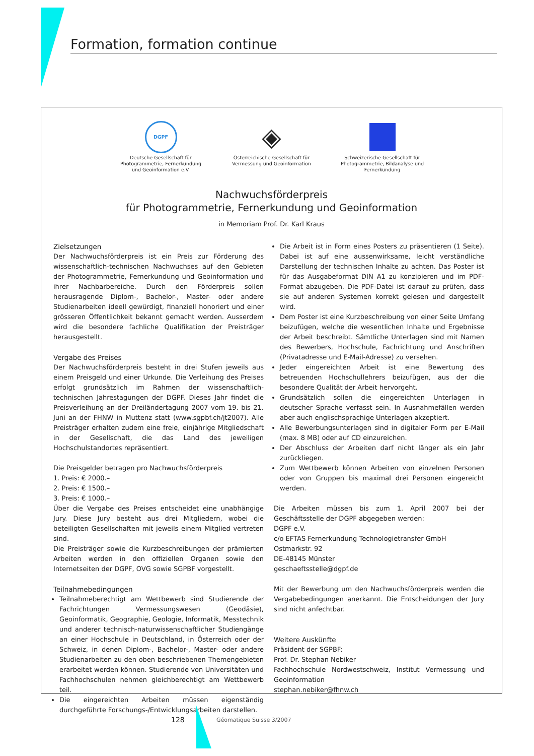Formation, formation continue
DGPF
Deutsche Gesellschaft für Photogrammetrie, Fernerkundung und Geoinformation e.V.
◈
Österreichische Gesellschaft für Vermessung und Geoinformation
Schweizerische Gesellschaft für Photogrammetrie, Bildanalyse und Fernerkundung
Nachwuchsförderpreis
für Photogrammetrie, Fernerkundung und Geoinformation
in Memoriam Prof. Dr. Karl Kraus
Zielsetzungen
Der Nachwuchsförderpreis ist ein Preis zur Förderung des wissenschaftlich-technischen Nachwuchses auf den Gebieten der Photogrammetrie, Fernerkundung und Geoinformation und ihrer Nachbarbereiche. Durch den Förderpreis sollen herausragende Diplom-, Bachelor-, Master- oder andere Studienarbeiten ideell gewürdigt, finanziell honoriert und einer grösseren Öffentlichkeit bekannt gemacht werden. Ausserdem wird die besondere fachliche Qualifikation der Preisträger herausgestellt.
Vergabe des Preises
Der Nachwuchsförderpreis besteht in drei Stufen jeweils aus einem Preisgeld und einer Urkunde. Die Verleihung des Preises erfolgt grundsätzlich im Rahmen der wissenschaftlich-technischen Jahrestagungen der DGPF. Dieses Jahr findet die Preisverleihung an der Dreiländertagung 2007 vom 19. bis 21. Juni an der FHNW in Muttenz statt (www.sgpbf.ch/jt2007). Alle Preisträger erhalten zudem eine freie, einjährige Mitgliedschaft in der Gesellschaft, die das Land des jeweiligen Hochschulstandortes repräsentiert.
Die Preisgelder betragen pro Nachwuchsförderpreis
1. Preis: € 2000.–
2. Preis: € 1500.–
3. Preis: € 1000.–
Über die Vergabe des Preises entscheidet eine unabhängige Jury. Diese Jury besteht aus drei Mitgliedern, wobei die beteiligten Gesellschaften mit jeweils einem Mitglied vertreten sind.
Die Preisträger sowie die Kurzbeschreibungen der prämierten Arbeiten werden in den offiziellen Organen sowie den Internetseiten der DGPF, OVG sowie SGPBF vorgestellt.
Teilnahmebedingungen
Teilnahmeberechtigt am Wettbewerb sind Studierende der Fachrichtungen Vermessungswesen (Geodäsie), Geoinformatik, Geographie, Geologie, Informatik, Messtechnik und anderer technisch-naturwissenschaftlicher Studiengänge an einer Hochschule in Deutschland, in Österreich oder der Schweiz, in denen Diplom-, Bachelor-, Master- oder andere Studienarbeiten zu den oben beschriebenen Themengebieten erarbeitet werden können. Studierende von Universitäten und Fachhochschulen nehmen gleichberechtigt am Wettbewerb teil.
Die eingereichten Arbeiten müssen eigenständig durchgeführte Forschungs-/Entwicklungsarbeiten darstellen.
Die Arbeit ist in Form eines Posters zu präsentieren (1 Seite). Dabei ist auf eine aussenwirksame, leicht verständliche Darstellung der technischen Inhalte zu achten. Das Poster ist für das Ausgabeformat DIN A1 zu konzipieren und im PDF-Format abzugeben. Die PDF-Datei ist darauf zu prüfen, dass sie auf anderen Systemen korrekt gelesen und dargestellt wird.
Dem Poster ist eine Kurzbeschreibung von einer Seite Umfang beizufügen, welche die wesentlichen Inhalte und Ergebnisse der Arbeit beschreibt. Sämtliche Unterlagen sind mit Namen des Bewerbers, Hochschule, Fachrichtung und Anschriften (Privatadresse und E-Mail-Adresse) zu versehen.
Jeder eingereichten Arbeit ist eine Bewertung des betreuenden Hochschullehrers beizufügen, aus der die besondere Qualität der Arbeit hervorgeht.
Grundsätzlich sollen die eingereichten Unterlagen in deutscher Sprache verfasst sein. In Ausnahmefällen werden aber auch englischsprachige Unterlagen akzeptiert.
Alle Bewerbungsunterlagen sind in digitaler Form per E-Mail (max. 8 MB) oder auf CD einzureichen.
Der Abschluss der Arbeiten darf nicht länger als ein Jahr zurückliegen.
Zum Wettbewerb können Arbeiten von einzelnen Personen oder von Gruppen bis maximal drei Personen eingereicht werden.
Die Arbeiten müssen bis zum 1. April 2007 bei der Geschäftsstelle der DGPF abgegeben werden:
DGPF e.V.
c/o EFTAS Fernerkundung Technologietransfer GmbH
Ostmarkstr. 92
DE-48145 Münster
geschaeftsstelle@dgpf.de
Mit der Bewerbung um den Nachwuchsförderpreis werden die Vergabebedingungen anerkannt. Die Entscheidungen der Jury sind nicht anfechtbar.
Weitere Auskünfte
Präsident der SGPBF:
Prof. Dr. Stephan Nebiker
Fachhochschule Nordwestschweiz, Institut Vermessung und Geoinformation
stephan.nebiker@fhnw.ch
128 Géomatique Suisse 3/2007